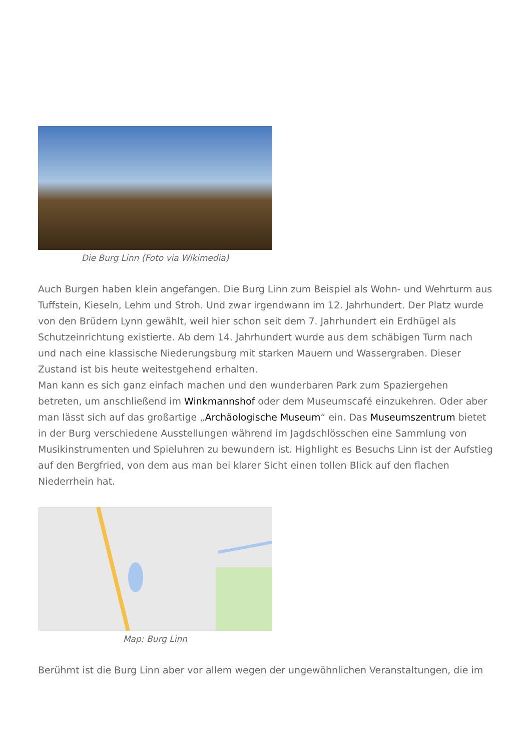Die Burg Linn (Foto via Wikimedia)
Auch Burgen haben klein angefangen. Die Burg Linn zum Beispiel als Wohn- und Wehrturm aus Tuffstein, Kieseln, Lehm und Stroh. Und zwar irgendwann im 12. Jahrhundert. Der Platz wurde von den Brüdern Lynn gewählt, weil hier schon seit dem 7. Jahrhundert ein Erdhügel als Schutzeinrichtung existierte. Ab dem 14. Jahrhundert wurde aus dem schäbigen Turm nach und nach eine klassische Niederungsburg mit starken Mauern und Wassergraben. Dieser Zustand ist bis heute weitestgehend erhalten.
Man kann es sich ganz einfach machen und den wunderbaren Park zum Spaziergehen betreten, um anschließend im Winkmannshof oder dem Museumscafé einzukehren. Oder aber man lässt sich auf das großartige „Archäologische Museum“ ein. Das Museumszentrum bietet in der Burg verschiedene Ausstellungen während im Jagdschlösschen eine Sammlung von Musikinstrumenten und Spieluhren zu bewundern ist. Highlight es Besuchs Linn ist der Aufstieg auf den Bergfried, von dem aus man bei klarer Sicht einen tollen Blick auf den flachen Niederrhein hat.
Map: Burg Linn
Berühmt ist die Burg Linn aber vor allem wegen der ungewöhnlichen Veranstaltungen, die im